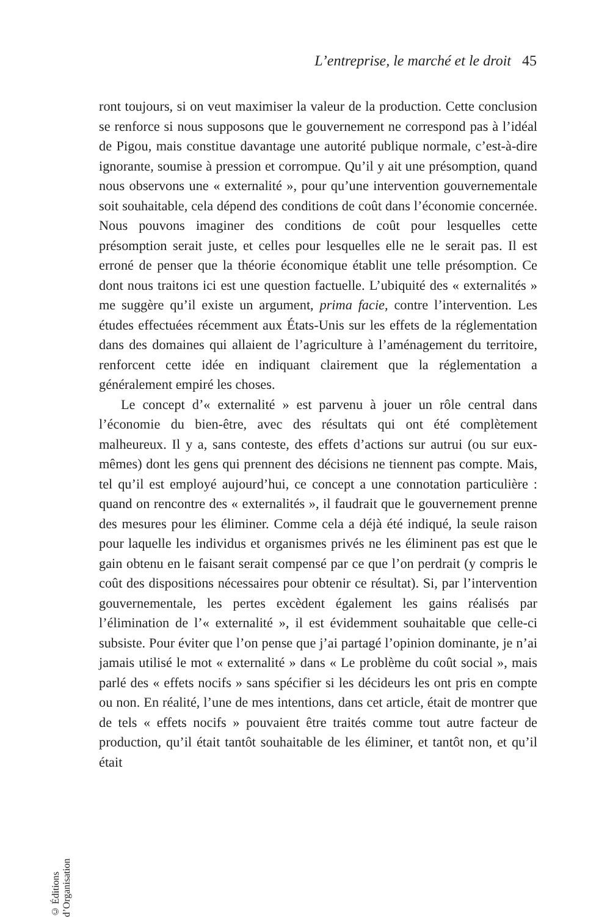L’entreprise, le marché et le droit 45
ront toujours, si on veut maximiser la valeur de la production. Cette conclusion se renforce si nous supposons que le gouvernement ne correspond pas à l’idéal de Pigou, mais constitue davantage une autorité publique normale, c’est-à-dire ignorante, soumise à pression et corrompue. Qu’il y ait une présomption, quand nous observons une « externalité », pour qu’une intervention gouvernementale soit souhaitable, cela dépend des conditions de coût dans l’économie concernée. Nous pouvons imaginer des conditions de coût pour lesquelles cette présomption serait juste, et celles pour lesquelles elle ne le serait pas. Il est erroné de penser que la théorie économique établit une telle présomption. Ce dont nous traitons ici est une question factuelle. L’ubiquité des « externalités » me suggère qu’il existe un argument, prima facie, contre l’intervention. Les études effectuées récemment aux États-Unis sur les effets de la réglementation dans des domaines qui allaient de l’agriculture à l’aménagement du territoire, renforcent cette idée en indiquant clairement que la réglementation a généralement empiré les choses.
Le concept d’« externalité » est parvenu à jouer un rôle central dans l’économie du bien-être, avec des résultats qui ont été complètement malheureux. Il y a, sans conteste, des effets d’actions sur autrui (ou sur eux-mêmes) dont les gens qui prennent des décisions ne tiennent pas compte. Mais, tel qu’il est employé aujourd’hui, ce concept a une connotation particulière : quand on rencontre des « externalités », il faudrait que le gouvernement prenne des mesures pour les éliminer. Comme cela a déjà été indiqué, la seule raison pour laquelle les individus et organismes privés ne les éliminent pas est que le gain obtenu en le faisant serait compensé par ce que l’on perdrait (y compris le coût des dispositions nécessaires pour obtenir ce résultat). Si, par l’intervention gouvernementale, les pertes excèdent également les gains réalisés par l’élimination de l’« externalité », il est évidemment souhaitable que celle-ci subsiste. Pour éviter que l’on pense que j’ai partagé l’opinion dominante, je n’ai jamais utilisé le mot « externalité » dans « Le problème du coût social », mais parlé des « effets nocifs » sans spécifier si les décideurs les ont pris en compte ou non. En réalité, l’une de mes intentions, dans cet article, était de montrer que de tels « effets nocifs » pouvaient être traités comme tout autre facteur de production, qu’il était tantôt souhaitable de les éliminer, et tantôt non, et qu’il était
© Éditions d’Organisation